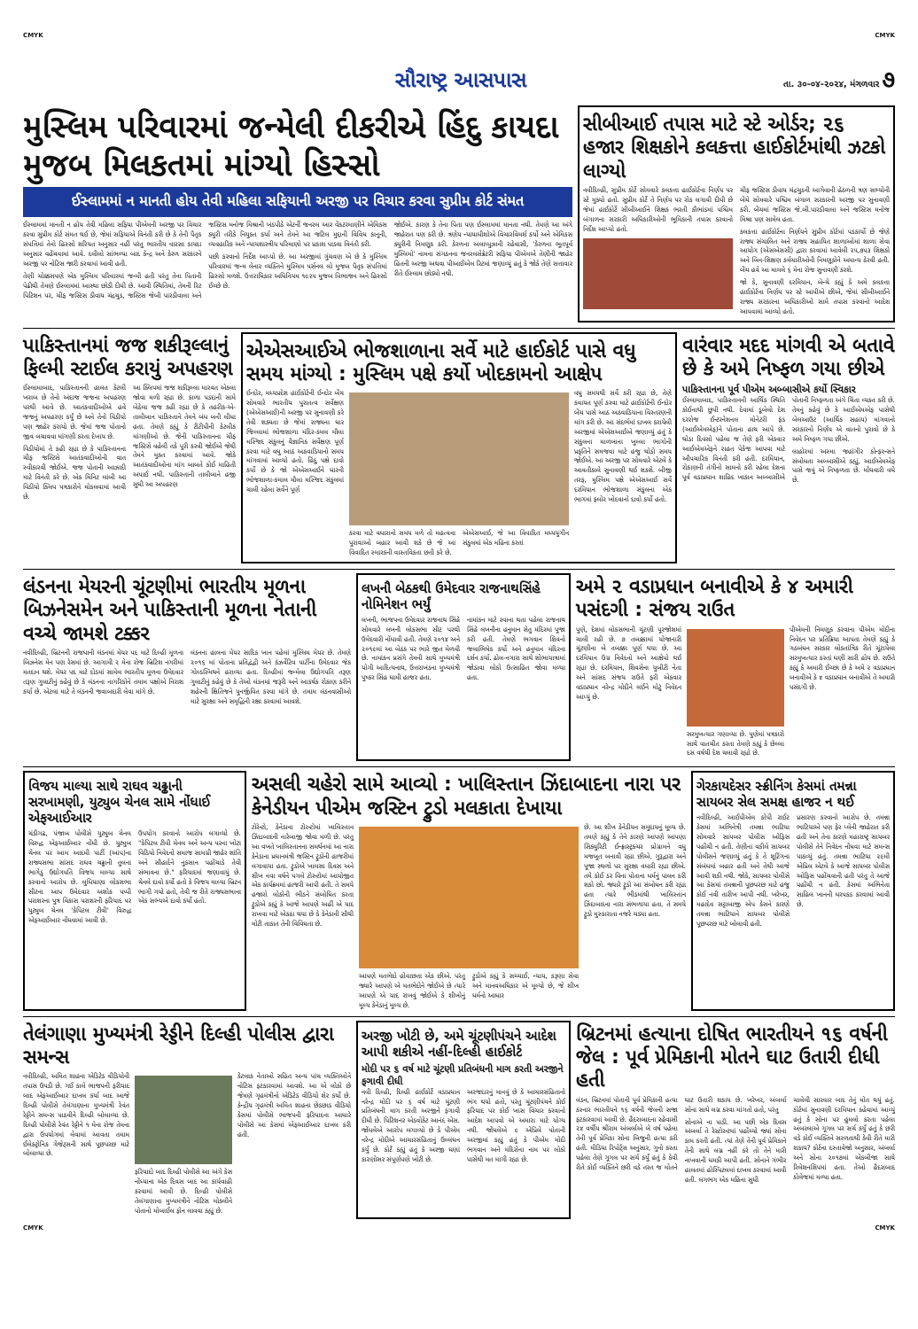CMYK CMYK
સૌરાષ્ટ્ર આસપાસ તા. ૩૦-૦૪-૨૦૨૪, મંગળવાર ૭
મુસ્લિમ પરિવારમાં જન્મેલી દીકરીએ હિંદુ કાયદા મુજબ મિલકતમાં માંગ્યો હિસ્સો
ઈસ્લામમાં ન માનતી હોય તેવી મહિલા સફિયાની અરજી પર વિચાર કરવા સુપ્રીમ કોર્ટ સંમત
ઈસ્લામમાં માનતી ન હોય તેવી મહિલા સફિયા પીએમની અરજી પર વિચાર કરવા સુપ્રીમ કોર્ટ સંમત થઈ છે, જેમાં સફિયાએ વિનંતી કરી છે કે તેની પૈતૃક સંપત્તિમાં તેનો હિસ્સો શરિયત અનુસાર નહીં પરંતુ ભારતીય વારસા કાયદા અનુસાર વહેંચવામાં આવે. દલીલો સાંભળ્યા બાદ કેન્દ્ર અને કેરળ સરકારને અરજી પર નોટિસ જારી કરવામાં આવી હતી.
તેણી ચોક્કસપણે એક મુસ્લિમ પરિવારમાં જન્મી હતી પરંતુ તેના પિતાની પેઢીથી તેમણે ઈસ્લામમાં આસ્થા છોડી દીધી છે. આવી સ્થિતિમાં, તેમની રિટ પિટિશન પર, ચીફ જસ્ટિસ ડીવાય ચંદ્રચુડ, જસ્ટિસ જેબી પારડીવાલા અને જસ્ટિસ મનોજ મિશ્રાની ખંડપીઠે એટર્ની જનરલ આર વેંકટરમાણીને એમિકસ ક્યુરી તરીકે નિયુક્ત કર્યા અને તેમને આ જટિલ મુદ્દાની વિવિધ કાનૂની, વ્યવહારિક અને ન્યાયશાસ્ત્રીય પરિમાણો પર પ્રકાશ પાડવા વિનંતી કરી.
પછી કરવાનો નિર્દેશ આપ્યો છે. આ અરજીમાં ગુંચવણ એ છે કે મુસ્લિમ પરિવારમાં જન્મ લેનાર વ્યક્તિને મુસ્લિમ પર્સનલ લો મુજબ પૈતૃક સંપત્તિમાં હિસ્સો મળશે. ઉત્તરાધિકાર અધિનિયમ ૧૯૨૫ મુજબ વિભાજન અને હિસ્સો ઈચ્છે છે.
જોઈએ. કારણ કે તેના પિતા પણ ઈસ્લામમાં માનતા નથી. તેમણે આ અંગે જાહેરાત પણ કરી છે. ત્રણેય ન્યાયાધીશોએ વિચારવિમર્શ કર્યો અને એમિકસ ક્યુરીની નિમણૂક કરી. કેરળના અલાપ્પુઝાની રહેવાસી, 'કેરળના ભૂતપૂર્વ મુસ્લિમો' નામના સંગઠનના જનરલસેક્રેટરી સફિયા પીએમએ તેણીની જાહેર હિતની અરજી અથવા પીઆઈએલ રિટમાં જણાવ્યું હતું કે જોકે તેણે સત્તાવાર રીતે ઈસ્લામ છોડ્યો નથી.
સીબીઆઈ તપાસ માટે સ્ટે ઓર્ડર; ૨૬ હજાર શિક્ષકોને કલકત્તા હાઈકોર્ટમાંથી ઝટકો લાગ્યો
નવીદિલ્હી, સુપ્રીમ કોર્ટે સોમવારે કલકત્તા હાઈકોર્ટના નિર્ણય પર સ્ટે મુક્યો હતો. સુપ્રીમ કોર્ટે તે નિર્ણય પર રોક લગાવી દીધી છે જેમાં હાઈકોર્ટે સીબીઆઈને શિક્ષક ભરતી કૌભાંડમાં પશ્ચિમ બંગાળના સરકારી અધિકારીઓની ભૂમિકાની તપાસ કરવાનો નિર્દેશ આપ્યો હતો.
ચીફ જસ્ટિસ ડીવાય ચંદ્રચુડની આગેવાની હેઠળની ત્રણ સભ્યોની બેંચે સોમવારે પશ્ચિમ બંગાળ સરકારની અરજી પર સુનાવણી કરી. બેંચમાં જસ્ટિસ જે.બી.પારડીવાલા અને જસ્ટિસ મનોજ મિશ્રા પણ સામેલ હતા.
કલકત્તા હાઈકોર્ટના નિર્ણયને સુપ્રીમ કોર્ટમાં પડકાર્યો છે જેણે રાજ્ય સંચાલિત અને રાજ્ય સહાયિત શાળાઓમાં શાળા સેવા આયોગ (એસએસસી) દ્વારા કરવામાં આવેલી ૨૫,૭૫૩ શિક્ષકો અને બિન-શિક્ષણ કર્મચારીઓની નિમણૂકોને અમાન્ય ઠેરવી હતી. બેંચ હવે આ મામલે ૬ મેના રોજ સુનાવણી કરશે.
જો કે, સુનાવણી દરમિયાન, બેન્ચે કહ્યું કે અમે કલકત્તા હાઈકોર્ટના નિર્ણય પર સ્ટે આપીએ છીએ, જેમાં સીબીઆઈને રાજ્ય સરકારના અધિકારીઓ સામે તપાસ કરવાનો આદેશ આપવામાં આવ્યો હતો.
પાકિસ્તાનમાં જજ શકીરૂલ્લાનું ફિલ્મી સ્ટાઈલ કરાયું અપહરણ
ઈસ્લામાબાદ, પાકિસ્તાનની હાલત કેટલી ખરાબ છે તેનો અંદાજ જજના અપહરણ પરથી આવે છે. આતંકવાદીઓએ હવે જજનું અપહરણ કર્યું છે અને તેનો વિડીયો પણ જાહેર કરાયો છે. જેમાં જજ પોતાનો જીવ બચાવવા માંગણી કરતા દેખાય છે.
વિડીયોમાં તે કહી રહ્યા છે કે પાકિસ્તાનના ચીફ જસ્ટિસે આતંકવાદીઓની વાત સ્વીકારવી જોઈએ. જજ પોતાની આઝાદી માટે વિનંતી કરે છે. એક મિનિટ લાંબી આ વિડીયો ક્લિપ પત્રકારોને મોકલવામાં આવી છે.
આ ક્લિપમાં જજ શકીરૂલ્લા મારવત એકલા જોવા મળી રહ્યા છે. કાળા પડદાની સામે બેઠેલા જજ કહી રહ્યા છે કે તહરીક-એ-તાલીબાન પાકિસ્તાને તેમને બંધ બની લીધા હતા. તેમણે કહ્યું કે ટીટીપીની કેટલીક માંગણીઓ છે. જેની પાકિસ્તાનના ચીફ જસ્ટિસે વહેલી તકે પૂરી કરવી જોઈએ જેથી તેમને મુક્ત કરવામાં આવે. જોકે આતંકવાદીઓના માંગ બાબતે કોઈ માહિતી અપાઈ નથી. પાકિસ્તાની તાલીબાને હજી સુધી આ અપહરણ
એએસઆઈએ ભોજશાળાના સર્વે માટે હાઈકોર્ટ પાસે વધુ સમય માંગ્યો : મુસ્લિમ પક્ષે કર્યો ખોદકામનો આક્ષેપ
ઈન્દોર, મધ્યપ્રદેશ હાઈકોર્ટની ઈન્દોર બેંચ સોમવારે ભારતીય પુરાતત્વ સર્વેક્ષણ (એએસઆઈ)ની અરજી પર સુનાવણી કરે તેવી શક્યતા છે જેમાં રાજ્યના ધાર જિલ્લામાં ભોજશાળા મંદિર-કમલ મૌલા મસ્જિદ સંકુલનું વૈજ્ઞાનિક સર્વેક્ષણ પૂર્ણ કરવા માટે વધુ આઠ અઠવાડિયાનો સમય માંગવામાં આવ્યો હતો. હિંદુ પક્ષે દાવો કર્યો છે કે જો એએસઆઈને ધારની ભોજશાળા-કમાલ મૌલા મસ્જિદ સંકુલમાં ચાલી રહેલા સર્વેને પૂર્ણ
કરવા માટે વધારાનો સમય મળે તો મહત્વના પુરાવાઓ બહાર આવી શકે છે જે આ વિવાદિત સ્મારકની વાસ્તવિકતા છતી કરે છે.
એએસઆઈ, જે આ વિવાદિત મધ્યયુગીન સંકુલમાં એક મહિના કરતાં
વધુ સમયથી સર્વે કરી રહ્યા છે, તેણે કવાયત પૂર્ણ કરવા માટે હાઈકોર્ટની ઈન્દોર બેંચ પાસે આઠ અઠવાડિયાના વિસ્તરણની માંગ કરી છે. આ સંદર્ભમાં દાખલ કરાયેલી અરજીમાં એએસઆઈએ જણાવ્યું હતું કે સંકુલના માળખાના ખુલ્લા ભાગોની પ્રકૃતિને સમજવા માટે હજુ થોડો સમય જોઈએ. આ અરજી પર સોમવારે એટલે કે આવતીકાલે સુનાવણી થઈ શકશે. બીજી તરફ, મુસ્લિમ પક્ષે એએસઆઈ સર્વે દરમિયાન ભોજશાળા સંકુલના એક ભાગમાં ફ્લોર ખોદવાનો દાવો કર્યો હતો.
વારંવાર મદદ માંગવી એ બતાવે છે કે અમે નિષ્ફળ ગયા છીએ
પાકિસ્તાનના પૂર્વ પીએમ અબ્બાસીએ કર્યો સ્વિકાર
ઈસ્લામાબાદ, પાકિસ્તાનની આર્થિક સ્થિતિ કોઈનાથી છુપી નથી. દેવામાં ડૂબેલો દેશ દરરોજ ઈન્ટરનેશનલ મોનેટરી ફંડ (આઈએમએફ)ને પોતાના હાથ આપે છે. થોડા દિવસો પહેલા જ તેણે ફરી એકવાર આઈએમએફને રાહત પેકેજ આપવા માટે ઔપચારિક વિનંતી કરી હતી. દરમિયાન, રોકાણની તંગીનો સામનો કરી રહેલા દેશના પૂર્વ વડાપ્રધાન શાહિદ ખાકાન અબ્બાસીએ પોતાની નિષ્ફળતા અંગે ચિંતા વ્યક્ત કરી છે. તેમનું કહેવું છે કે આઈએમએફ પાસેથી બેલઆઉટ (આર્થિક સહાય) માંગવાનો સરકારનો નિર્ણય એ વાતનો પુરાવો છે કે અમે નિષ્ફળ ગયા છીએ.
લાહોરમાં અસ્મા જહાંગીર કોન્ફરન્સને સંબોધતા અબ્બાસીએ કહ્યું, આઈએમએફ પાસે જવું એ નિષ્ફળતા છે. મોંઘવારી વધે છે.
લંડનના મેયરની ચૂંટણીમાં ભારતીય મૂળના બિઝનેસમેન અને પાકિસ્તાની મૂળના નેતાની વચ્ચે જામશે ટક્કર
નવીદિલ્હી, બ્રિટનની રાજધાની લંડનમાં મેયર પદ માટે દિલ્હી મૂળના બિઝનેસ મેન પણ રેસમાં છે. આગામી ૨ મેના રોજ બ્રિટિશ નગરીમાં મતદાન થશે. મેયર પદ માટે દોડમાં સામેલ ભારતીય મૂળના ઉમેદવાર તરૂણ ગુલાટીનું કહેવું છે કે લંડનના નાગરિકોને તમામ પક્ષોએ નિરાશ કર્યા છે. એટલા માટે તે લંડનની જવાબદારી લેવા માંગે છે.
લંડનના હાલના મેયર સાદિક ખાન પહેલાં મુસ્લિમ મેયર છે. તેમણે ૨૦૧૬ માં પોતાના પ્રતિદ્વંદ્વી અને કંઝર્વેટિવ પાર્ટીના ઉમેદવાર જેક ગોલ્ડસ્મિથને હરાવ્યા હતા. દિલ્હીમાં જન્મેલા ઉદ્યોગપતિ તરૂણ ગુલાટીનું કહેવું છે કે તેઓ લંડનમાં જરૂરી અને આકર્ષક રોકાણ કરીને શહેરની ક્ષિતિજને પુનર્જીવિત કરવા માંગે છે. તમામ લંડનવાસીઓ માટે સુરક્ષા અને સમૃદ્ધિની રક્ષા કરવામાં આવશે.
લખનૌ બેઠકથી ઉમેદવાર રાજનાથસિંહે નોમિનેશન ભર્યું
લખનૌ, ભાજપના ઉમેદવાર રાજનાથ સિંહે સોમવારે લખનૌ લોકસભા સીટ પરથી ઉમેદવારી નોંધાવી હતી. તેમણે ૨૦૧૪ અને ૨૦૧૯માં આ બેઠક પર ભારે જીત મેળવી છે. નામાંકન પ્રસંગે તેમની સાથે મુખ્યમંત્રી યોગી આદિત્યનાથ, ઉત્તરાખંડના મુખ્યમંત્રી પુષ્કર સિંહ ધામી હાજર હતા.
નામાંકન માટે રવાના થતા પહેલા રાજનાથ સિંહે લખનૌના હનુમાન સેતુ મંદિરમાં પૂજા કરી હતી. તેમણે ભગવાન શિવનો જલાભિષેક કર્યો અને હનુમાન મંદિરના દર્શન કર્યા. ઢોલ-નગારા સાથે શોભાયાત્રામાં જોડાવા લોકો ઉત્સાહિત જોવા મળ્યા હતા.
અમે ૨ વડાપ્રધાન બનાવીએ કે ૪ અમારી પસંદગી : સંજય રાઉત
પુણે, દેશમાં લોકસભાની ચૂંટણી પૂરજોશમાં ચાલી રહી છે. ૭ તબક્કામાં યોજાનારી ચૂંટણીના બે તબક્કા પૂર્ણ થયા છે. આ દરમિયાન ઉગ્ર નિવેદનો અને આક્ષેપો થઈ રહ્યા છે. દરમિયાન, શિવસેના યુબીટી નેતા અને સાંસદ સંજય રાઉતે ફરી એકવાર વડાપ્રધાન નરેન્દ્ર મોદીને લઈને મોટું નિવેદન આપ્યું છે.
સરમુખત્યાર ગણાવ્યા છે. પુણેમાં પત્રકારો સાથે વાતચીત કરતા તેમણે કહ્યું કે છેલ્લા દસ વર્ષથી દેશ ચલાવી રહ્યો છે.
પીએમની નિમણૂક કરવાના પીએમ મોદીના નિવેદન પર પ્રતિક્રિયા આપતા તેમણે કહ્યું કે ગઠબંધન સરકાર લોકતાંત્રિક રીતે ચૂંટાયેલા સરમુખત્યાર કરતાં ઘણી સારી હોય છે. રાઉતે કહ્યું કે અમારી ઈચ્છા છે કે અમે ૨ વડાપ્રધાન બનાવીએ કે ૪ વડાપ્રધાન બનાવીએ તે અમારી પસંદગી છે.
વિજય માલ્યા સાથે રાઘવ ચઢ્ઢાની સરખામણી, યુટ્યુબ ચેનલ સામે નોંધાઈ એફઆઈઆર
ચંડીગઢ, પંજાબ પોલીસે યુટ્યુબ ચેનલ વિરુદ્ધ એફઆઈઆર નોંધી છે. યુટ્યુબ ચેનલ પર આમ આદમી પાર્ટી (આપ)ના રાજ્યસભા સાંસદ રાઘવ ચઢ્ઢાની તુલના ભાગેડુ ઉદ્યોગપતિ વિજય માલ્યા સાથે કરવાનો આરોપ છે. લુધિયાણા લોકસભા સીટના આપ ઉમેદવાર અશોક પપ્પી પરાશરના પુત્ર વિકાસ પરાશરની ફરિયાદ પર યુટ્યુબ ચેનલ 'કેપિટલ ટીવી' વિરુદ્ધ એફઆઈઆર નોંધવામાં આવી છે.
ઉપયોગ કરવાનો આરોપ લગાવ્યો છે. "કેપિટલ ટીવી ચેનલ અને અન્ય પરના ખોટા વિડિયો નિવેદનો સમાજ સામગ્રી જાહેર શાંતિ અને સૌહાર્દને નુકસાન પહોંચાડે તેવી સંભાવના છે." ફરિયાદમાં જણાવાયું છે. ચેનલે દાવો કર્યો હતો કે વિજય માલ્યા બ્રિટન ભાગી ગયો હતો, તેવી જ રીતે રાજ્યસભાના એક સભ્યએ દાવો કર્યો હતો.
અસલી ચહેરો સામે આવ્યો : ખાલિસ્તાન ઝિંદાબાદના નારા પર કેનેડીયન પીએમ જસ્ટિન ટ્રુડો મલકાતા દેખાયા
ટોરેન્ટો, કેનેડાના ટોરન્ટોમાં ખાલિસ્તાન ઝિંદાબાદની નારેબાજી જોવા મળી છે. પરંતુ આ વખતે ખાલિસ્તાનના સમર્થનમાં આ નારા કેનેડાના પ્રધાનમંત્રી જસ્ટિન ટ્રુડોની હાજરીમાં લગાવાયા હતા. ટ્રુડોએ ખાલસા દિવસ અને શીખ નવા વર્ષને પગલે ટોરન્ટોમાં આયોજીત એક કાર્યક્રમમાં હાજરી આપી હતી. તે સમયે હજારો લોકોની ભીડને સંબોધિત કરતા ટ્રુડોએ કહ્યું કે આજે આપણે અહીં એ યાદ રાખવા માટે એકઠા થયા છે કે કેનેડાની સૌથી મોટી તાકાત તેની વિવિધતા છે.
આપણે મતભેદો હોવાછતા એક છીએ. પરંતુ જ્યારે આપણે એ મતભેદોને જોઈએ છે ત્યારે આપણે એ યાદ રાખવું જોઈએ કે શીખોનું મૂલ્ય કેનેડાનું મૂલ્ય છે.
ટ્રુડોએ કહ્યું કે સચ્ચાઈ, ન્યાય, કરૂણા સેવા અને માનવઅધિકાર એ મૂલ્યો છે, જે શીખ ધર્મનો આધાર
છે. આ શીખ કેનેડીયન સમુદાયનું મૂલ્ય છે. તમણે કહ્યું કે તેને કારણે આપણે આપણા સિક્યુરિટી ઈન્ફ્રાસ્ટ્રક્ચર પ્રોગ્રામને વધુ મજબૂત બનાવી રહ્યા છીએ. ગુરૂદ્વારા અને પૂજા સ્થળો પર સુરક્ષા વધારી રહ્યા છીએ. તમે કોઈ ડર વિના પોતાના ધર્મનું પાલન કરી શકો છો. જ્યારે ટ્રુડો આ સંબોધન કરી રહ્યા હતા ત્યારે ભીડમાંથી ખાલિસ્તાન ઝિંદાબાદના નારા સંભળાયા હતા. તે સમયે ટ્રુડો મુસ્કારાતા નજરે ચડ્યા હતા.
ગેરકાયદેસર સ્ક્રીનિંગ કેસમાં તમન્ના સાયબર સેલ સમક્ષ હાજર ન થઈ
નવીદિલ્હી, આઈપીએલ કોપી રાઈટ કેસમાં અભિનેત્રી તમન્ના ભાટિયા સોમવારે સાયબર પોલીસ ઓફિસ પહોંચી ન હતી. તેણીના વકીલે સાયબર પોલીસને જણાવ્યું હતું કે તે શૂટિંગના સંબંધમાં બહાર હતી અને તેથી આજે આવી શકી નથી. જોકે, સાયબર પોલીસે આ કેસમાં તમન્નાની પૂછપરછ માટે હજુ કોઈ નવી તારીખ આપી નથી. ખરેખર, મહાદેવ સટ્ટાબાજી એપ કેસને કારણે તમન્ના ભાટિયાને સાયબર પોલીસે પૂછપરછ માટે બોલાવી હતી.
પ્રસારણ કરવાનો આરોપ છે. તમન્ના ભાટિયાએ પણ ફેર પ્લેની જાહેરાત કરી હતી અને તેના કારણે મહારાષ્ટ્ર સાયબર પોલીસે તેને નિવેદન નોંધવા માટે સમન્સ પાઠવ્યું હતું. તમન્ના ભાટિયા ૨૯મી એપ્રિલ એટલે કે આજે સાયબર પોલીસ ઓફિસ પહોંચવાની હતી પરંતુ તે આજે પહોંચી ન હતી. કેસમાં અભિનેતા સાહિલ ખાનની ધરપકડ કરવામાં આવી છે.
તેલંગાણા મુખ્યમંત્રી રેડ્ડીને દિલ્હી પોલીસ દ્વારા સમન્સ
નવીદિલ્હી, અમિત શાહના એડિટેડ વીડિયોની તપાસ ઉપડી છે. ગઈ કાલે ભાજપની ફરીયાદ બાદ એફઆઈઆર દાખલ કર્યા બાદ આજે દિલ્હી પોલીસે તેલંગાણાના મુખ્યમંત્રી રેવંત રેડ્ડીને સમન્સ પાઠવીને દિલ્હી બોલાવ્યા છે. દિલ્હી પોલીસે રેવંત રેડ્ડીને ૧ મેના રોજ તેમના દ્વારા ઉપયોગમાં લેવામાં આવતા તમામ ઈલેક્ટ્રોનિક ગેજેટ્સની સાથે પૂછપરછ માટે બોલાવ્યા છે.
ફરિયાદો બાદ દિલ્હી પોલીસે આ અંગે કેસ નોંધ્યાના એક દિવસ બાદ આ કાર્યવાહી કરવામાં આવી છે. દિલ્હી પોલીસે તેલંગાણાના મુખ્યમંત્રીને નોટિસ મોકલીને પોતાનો મોબાઈલ ફોન લાવવા કહ્યું છે.
કેટલાક નેતાઓ સહિત અન્ય પાંચ વ્યક્તિઓને નોટિસ ફટકારવામાં આવશે. આ એ લોકો છે જેમણે ગૃહમંત્રીનો એડિટેડ વીડિયો શેર કર્યો છે. કેન્દ્રીય ગૃહમંત્રી અમિત શાહના છેડછાડ વીડિયો કેસમાં પોલીસે ભાજપની ફરિયાદના આધારે પોલીસે આ કેસમાં એફઆઈઆર દાખલ કરી હતી.
અરજી ખોટી છે, અમે ચૂંટણીપંચને આદેશ આપી શકીએ નહીં-દિલ્હી હાઈકોર્ટ
મોદી પર ૬ વર્ષ માટે ચૂંટણી પ્રતિબંધની માગ કરતી અરજીને ફગાવી દીધી
નવી દિલ્હી, દિલ્હી હાઈકોર્ટે વડાપ્રધાન નરેન્દ્ર મોદી પર ૬ વર્ષ માટે ચૂંટણી પ્રતિબંધની માગ કરતી અરજીને ફગાવી દીધી છે. પિટિશનર એડવોકેટ આનંદ એસ. જોંધલેએ આરોપ લગાવ્યો છે કે પીએમ નરેન્દ્ર મોદીએ આચારસંહિતાનું ઉલ્લંઘન કર્યું છે. કોર્ટે કહ્યું હતું કે અરજી ઘણાં કારણોસર સંપૂર્ણપણે ખોટી છે.
અરજદારનું માનવું છે કે આચારસંહિતાનો ભંગ થયો હતો, પરંતુ ચૂંટણીપંચને કોઈ ફરિયાદ પર કોઈ ખાસ વિચાર કરવાનો આદેશ આપવો એ અમારા માટે યોગ્ય નથી. જોંધલેએ ૯ એપ્રિલે પોતાની અરજીમાં કહ્યું હતું કે પીએમ મોદી ભગવાન અને મંદિરોના નામ પર લોકો પાસેથી મત માગી રહ્યા છે.
બ્રિટનમાં હત્યાના દોષિત ભારતીયને ૧૬ વર્ષની જેલ : પૂર્વ પ્રેમિકાની મોતને ઘાટ ઉતારી દીધી હતી
લંડન, બ્રિટનમાં પોતાની પૂર્વ પ્રેમિકાની હત્યા કરનાર ભારતીયને ૧૬ વર્ષની જેલની સજા ફટકારવામાં આવી છે. હૈદરાબાદના રહેવાસી ૨૪ વર્ષીય શ્રીરામ અંબર્લાએ બે વર્ષ પહેલા તેની પૂર્વ પ્રેમિકા સોના બિજુની હત્યા કરી હતી. મીડિયા રિપોર્ટ્સ અનુસાર, ગુનો કરતા પહેલા તેણે ગૂગલ પર સર્ચ કર્યું હતું કે કેવી રીતે કોઈ વ્યક્તિને છરી વડે તરત જ મોતને ઘાટ ઉતારી શકાય છે. ખરેખર, અંબર્લા સોના સાથે લગ્ન કરવા માંગતો હતો, પરંતુ
સોનાએ ના પાડી. આ પછી એક દિવસ અંબર્લા તે રેસ્ટોરન્ટમાં પહોંચ્યો જ્યાં સોના કામ કરતી હતી. ત્યાં તેણે તેની પૂર્વ પ્રેમિકાને તેની સાથે લગ્ન નહીં કરે તો તેને મારી નાખવાની ધમકી આપી હતી. સોનાને ગંભીર હાલતમાં હોસ્પિટલમાં દાખલ કરવામાં આવી હતી. લગભગ એક મહિના સુધી
ચાલેલી સારવાર બાદ તેનું મોત થયું હતું. કોર્ટમાં સુનાવણી દરમિયાન કહેવામાં આવ્યું હતું કે સોના પર હુમલો કરતા પહેલા અંબરલાએ ગૂગલ પર સર્ચ કર્યું હતું કે છરી વડે કોઈ વ્યક્તિને સરળતાથી કેવી રીતે મારી શકાય? કોર્ટના દસ્તાવેજો અનુસાર, અંબર્લા અને સોના ૨૦૧૭માં એકબીજા સાથે રિલેશનશિપમાં હતા. તેઓ હૈદરાબાદ કોલેજમાં મળ્યા હતા.
CMYK CMYK